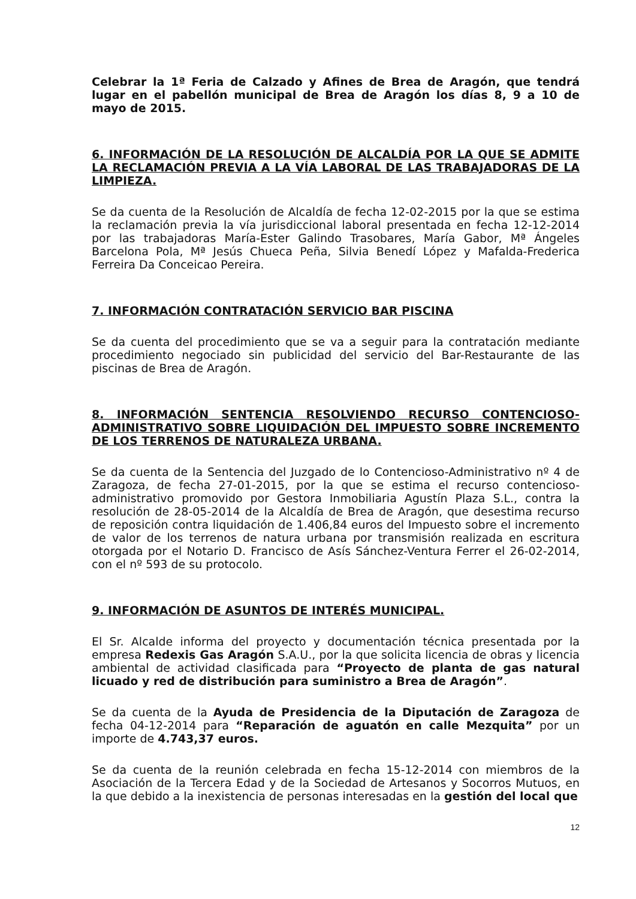Celebrar la 1ª Feria de Calzado y Afines de Brea de Aragón, que tendrá lugar en el pabellón municipal de Brea de Aragón los días 8, 9 a 10 de mayo de 2015.
6. INFORMACIÓN DE LA RESOLUCIÓN DE ALCALDÍA POR LA QUE SE ADMITE LA RECLAMACIÓN PREVIA A LA VÍA LABORAL DE LAS TRABAJADORAS DE LA LIMPIEZA.
Se da cuenta de la Resolución de Alcaldía de fecha 12-02-2015 por la que se estima la reclamación previa la vía jurisdiccional laboral presentada en fecha 12-12-2014 por las trabajadoras María-Ester Galindo Trasobares, María Gabor, Mª Ángeles Barcelona Pola, Mª Jesús Chueca Peña, Silvia Benedí López y Mafalda-Frederica Ferreira Da Conceicao Pereira.
7. INFORMACIÓN CONTRATACIÓN SERVICIO BAR PISCINA
Se da cuenta del procedimiento que se va a seguir para la contratación mediante procedimiento negociado sin publicidad del servicio del Bar-Restaurante de las piscinas de Brea de Aragón.
8. INFORMACIÓN SENTENCIA RESOLVIENDO RECURSO CONTENCIOSO-ADMINISTRATIVO SOBRE LIQUIDACIÓN DEL IMPUESTO SOBRE INCREMENTO DE LOS TERRENOS DE NATURALEZA URBANA.
Se da cuenta de la Sentencia del Juzgado de lo Contencioso-Administrativo nº 4 de Zaragoza, de fecha 27-01-2015, por la que se estima el recurso contencioso-administrativo promovido por Gestora Inmobiliaria Agustín Plaza S.L., contra la resolución de 28-05-2014 de la Alcaldía de Brea de Aragón, que desestima recurso de reposición contra liquidación de 1.406,84 euros del Impuesto sobre el incremento de valor de los terrenos de natura urbana por transmisión realizada en escritura otorgada por el Notario D. Francisco de Asís Sánchez-Ventura Ferrer el 26-02-2014, con el nº 593 de su protocolo.
9. INFORMACIÓN DE ASUNTOS DE INTERÉS MUNICIPAL.
El Sr. Alcalde informa del proyecto y documentación técnica presentada por la empresa Redexis Gas Aragón S.A.U., por la que solicita licencia de obras y licencia ambiental de actividad clasificada para “Proyecto de planta de gas natural licuado y red de distribución para suministro a Brea de Aragón”.
Se da cuenta de la Ayuda de Presidencia de la Diputación de Zaragoza de fecha 04-12-2014 para “Reparación de aguatón en calle Mezquita” por un importe de 4.743,37 euros.
Se da cuenta de la reunión celebrada en fecha 15-12-2014 con miembros de la Asociación de la Tercera Edad y de la Sociedad de Artesanos y Socorros Mutuos, en la que debido a la inexistencia de personas interesadas en la gestión del local que
12